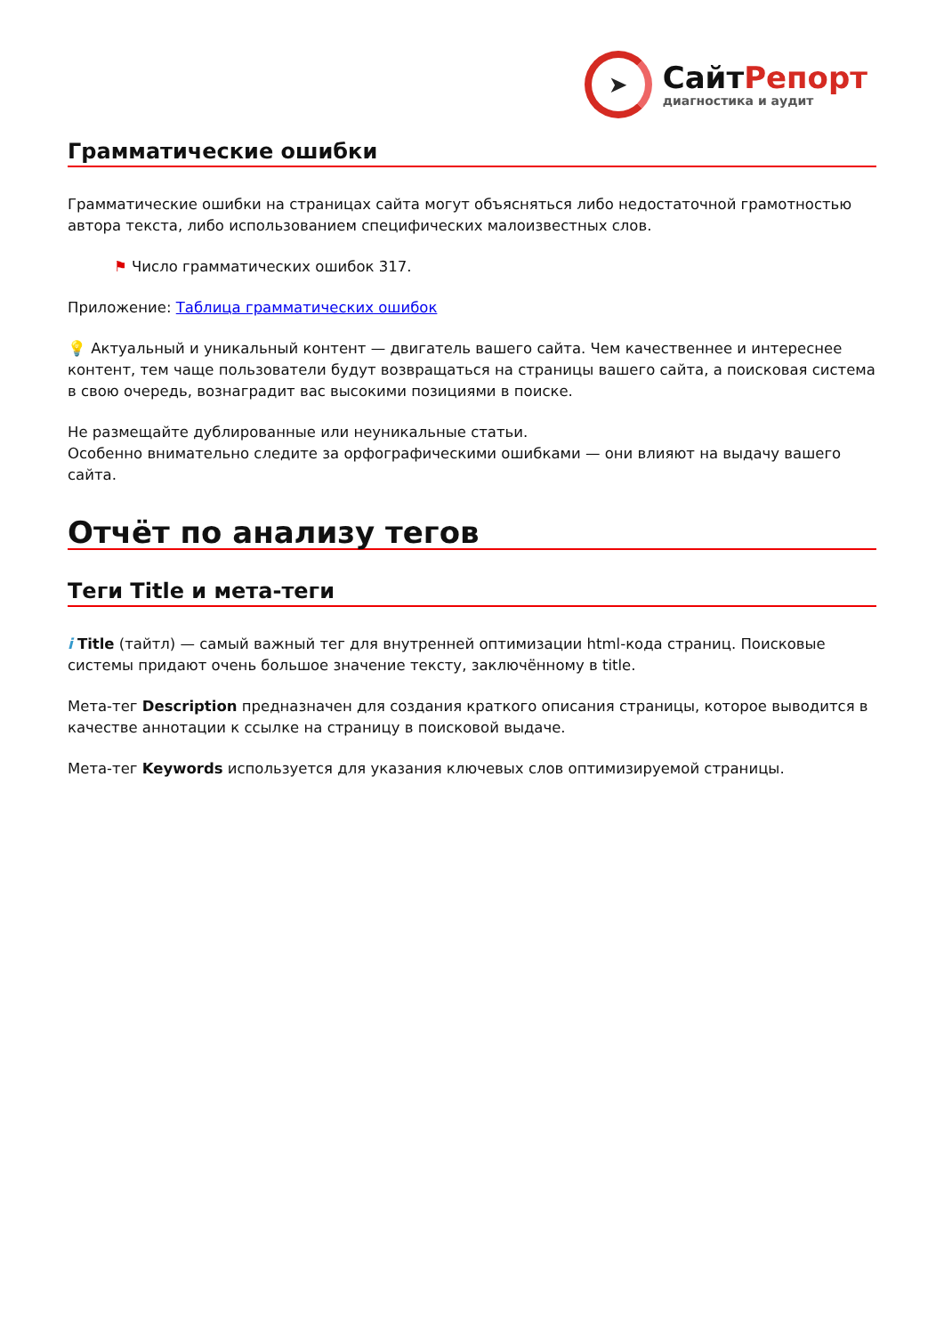➤
СайтРепорт
диагностика и аудит
Грамматические ошибки
Грамматические ошибки на страницах сайта могут объясняться либо недостаточной грамотностью автора текста, либо использованием специфических малоизвестных слов.
⚑ Число грамматических ошибок 317.
Приложение: Таблица грамматических ошибок
💡 Актуальный и уникальный контент — двигатель вашего сайта. Чем качественнее и интереснее контент, тем чаще пользователи будут возвращаться на страницы вашего сайта, а поисковая система в свою очередь, вознаградит вас высокими позициями в поиске.
Не размещайте дублированные или неуникальные статьи.
Особенно внимательно следите за орфографическими ошибками — они влияют на выдачу вашего сайта.
Отчёт по анализу тегов
Теги Title и мета-теги
i Title (тайтл) — самый важный тег для внутренней оптимизации html-кода страниц. Поисковые системы придают очень большое значение тексту, заключённому в title.
Мета-тег Description предназначен для создания краткого описания страницы, которое выводится в качестве аннотации к ссылке на страницу в поисковой выдаче.
Мета-тег Keywords используется для указания ключевых слов оптимизируемой страницы.